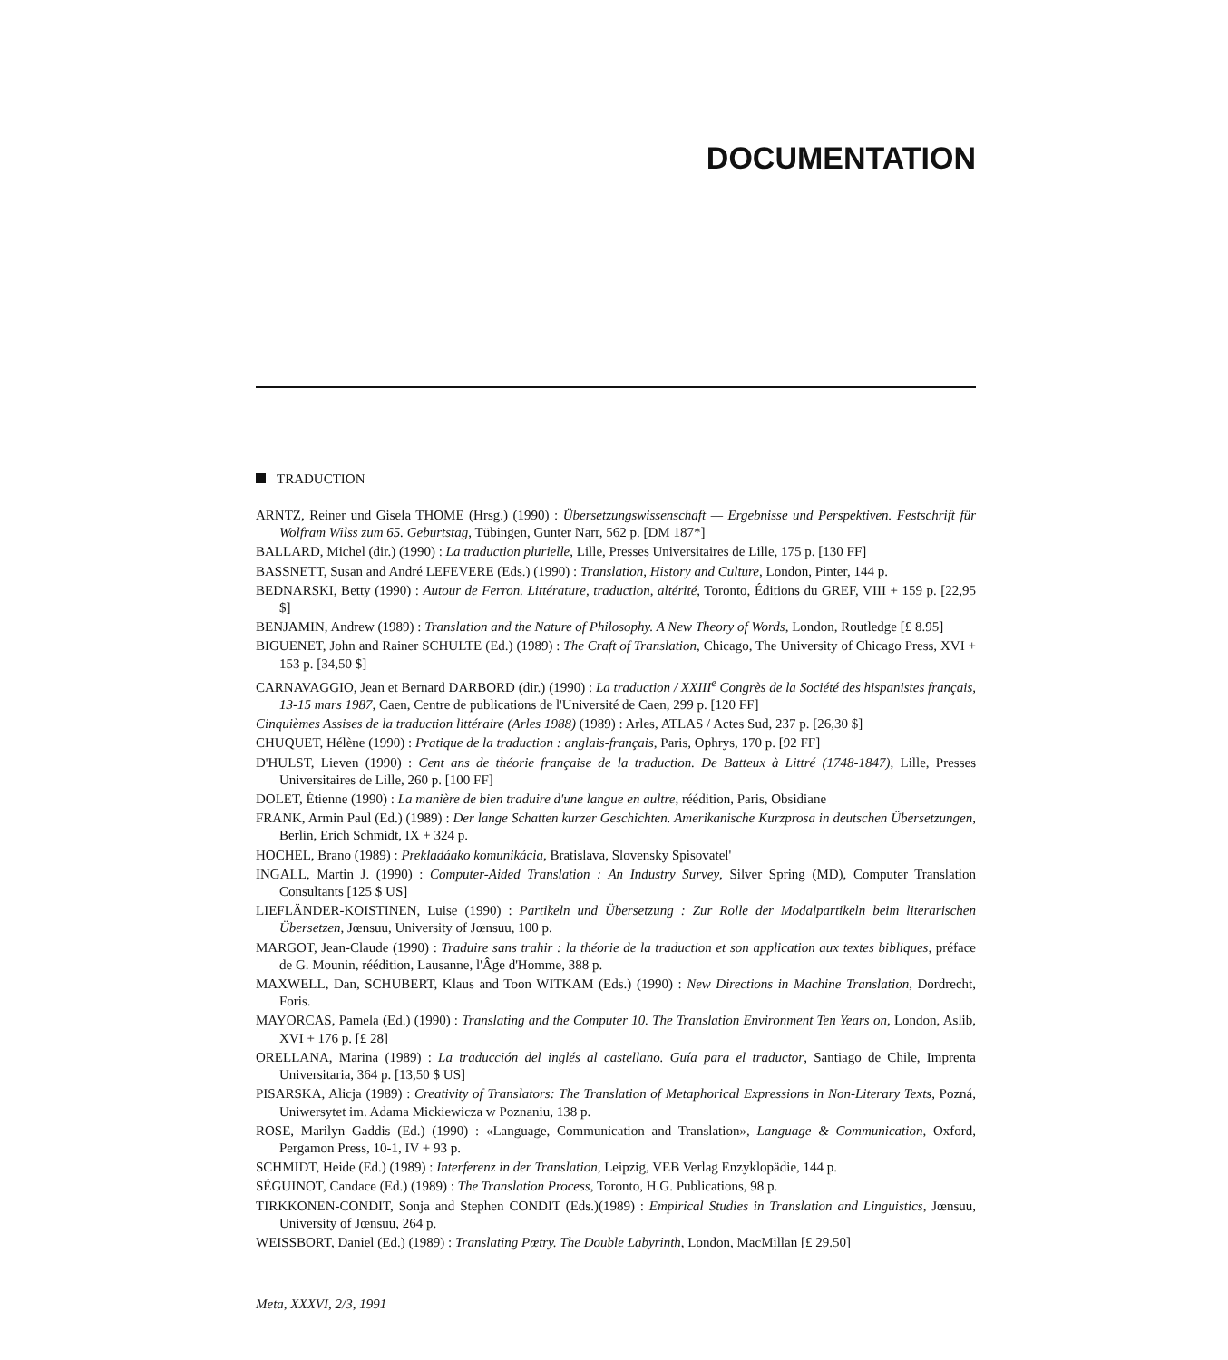DOCUMENTATION
TRADUCTION
ARNTZ, Reiner und Gisela THOME (Hrsg.) (1990) : Übersetzungswissenschaft — Ergebnisse und Perspektiven. Festschrift für Wolfram Wilss zum 65. Geburtstag, Tübingen, Gunter Narr, 562 p. [DM 187*]
BALLARD, Michel (dir.) (1990) : La traduction plurielle, Lille, Presses Universitaires de Lille, 175 p. [130 FF]
BASSNETT, Susan and André LEFEVERE (Eds.) (1990) : Translation, History and Culture, London, Pinter, 144 p.
BEDNARSKI, Betty (1990) : Autour de Ferron. Littérature, traduction, altérité, Toronto, Éditions du GREF, VIII + 159 p. [22,95 $]
BENJAMIN, Andrew (1989) : Translation and the Nature of Philosophy. A New Theory of Words, London, Routledge [£ 8.95]
BIGUENET, John and Rainer SCHULTE (Ed.) (1989) : The Craft of Translation, Chicago, The University of Chicago Press, XVI + 153 p. [34,50 $]
CARNAVAGGIO, Jean et Bernard DARBORD (dir.) (1990) : La traduction / XXIII<sup>e</sup> Congrès de la Société des hispanistes français, 13-15 mars 1987, Caen, Centre de publications de l'Université de Caen, 299 p. [120 FF]
Cinquièmes Assises de la traduction littéraire (Arles 1988) (1989) : Arles, ATLAS / Actes Sud, 237 p. [26,30 $]
CHUQUET, Hélène (1990) : Pratique de la traduction : anglais-français, Paris, Ophrys, 170 p. [92 FF]
D'HULST, Lieven (1990) : Cent ans de théorie française de la traduction. De Batteux à Littré (1748-1847), Lille, Presses Universitaires de Lille, 260 p. [100 FF]
DOLET, Étienne (1990) : La manière de bien traduire d'une langue en aultre, réédition, Paris, Obsidiane
FRANK, Armin Paul (Ed.) (1989) : Der lange Schatten kurzer Geschichten. Amerikanische Kurzprosa in deutschen Übersetzungen, Berlin, Erich Schmidt, IX + 324 p.
HOCHEL, Brano (1989) : Prekladáako komunikácia, Bratislava, Slovensky Spisovatel'
INGALL, Martin J. (1990) : Computer-Aided Translation : An Industry Survey, Silver Spring (MD), Computer Translation Consultants [125 $ US]
LIEFLÄNDER-KOISTINEN, Luise (1990) : Partikeln und Übersetzung : Zur Rolle der Modalpartikeln beim literarischen Übersetzen, Jœnsuu, University of Jœnsuu, 100 p.
MARGOT, Jean-Claude (1990) : Traduire sans trahir : la théorie de la traduction et son application aux textes bibliques, préface de G. Mounin, réédition, Lausanne, l'Âge d'Homme, 388 p.
MAXWELL, Dan, SCHUBERT, Klaus and Toon WITKAM (Eds.) (1990) : New Directions in Machine Translation, Dordrecht, Foris.
MAYORCAS, Pamela (Ed.) (1990) : Translating and the Computer 10. The Translation Environment Ten Years on, London, Aslib, XVI + 176 p. [£ 28]
ORELLANA, Marina (1989) : La traducción del inglés al castellano. Guía para el traductor, Santiago de Chile, Imprenta Universitaria, 364 p. [13,50 $ US]
PISARSKA, Alicja (1989) : Creativity of Translators: The Translation of Metaphorical Expressions in Non-Literary Texts, Pozná, Uniwersytet im. Adama Mickiewicza w Poznaniu, 138 p.
ROSE, Marilyn Gaddis (Ed.) (1990) : «Language, Communication and Translation», Language & Communication, Oxford, Pergamon Press, 10-1, IV + 93 p.
SCHMIDT, Heide (Ed.) (1989) : Interferenz in der Translation, Leipzig, VEB Verlag Enzyklopädie, 144 p.
SÉGUINOT, Candace (Ed.) (1989) : The Translation Process, Toronto, H.G. Publications, 98 p.
TIRKKONEN-CONDIT, Sonja and Stephen CONDIT (Eds.)(1989) : Empirical Studies in Translation and Linguistics, Jœnsuu, University of Jœnsuu, 264 p.
WEISSBORT, Daniel (Ed.) (1989) : Translating Pœtry. The Double Labyrinth, London, MacMillan [£ 29.50]
Meta, XXXVI, 2/3, 1991